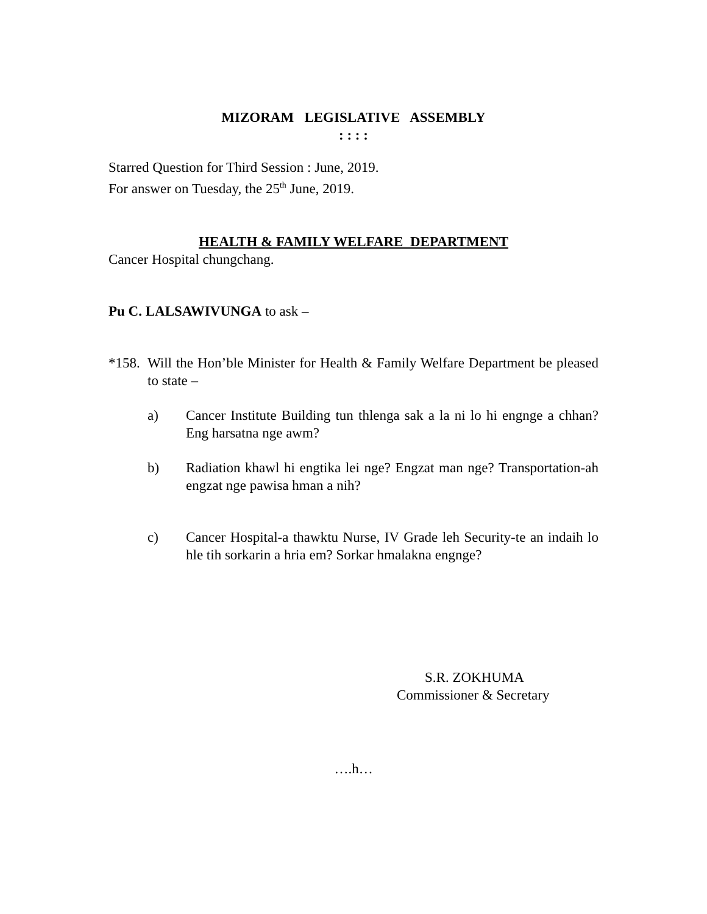MIZORAM LEGISLATIVE ASSEMBLY
: : : :
Starred Question for Third Session : June, 2019.
For answer on Tuesday, the 25<sup>th</sup> June, 2019.
HEALTH & FAMILY WELFARE DEPARTMENT
Cancer Hospital chungchang.
Pu C. LALSAWIVUNGA to ask –
*158. Will the Hon’ble Minister for Health & Family Welfare Department be pleased to state –
a) Cancer Institute Building tun thlenga sak a la ni lo hi engnge a chhan? Eng harsatna nge awm?
b) Radiation khawl hi engtika lei nge? Engzat man nge? Transportation-ah engzat nge pawisa hman a nih?
c) Cancer Hospital-a thawktu Nurse, IV Grade leh Security-te an indaih lo hle tih sorkarin a hria em? Sorkar hmalakna engnge?
S.R. ZOKHUMA
Commissioner & Secretary
….h…